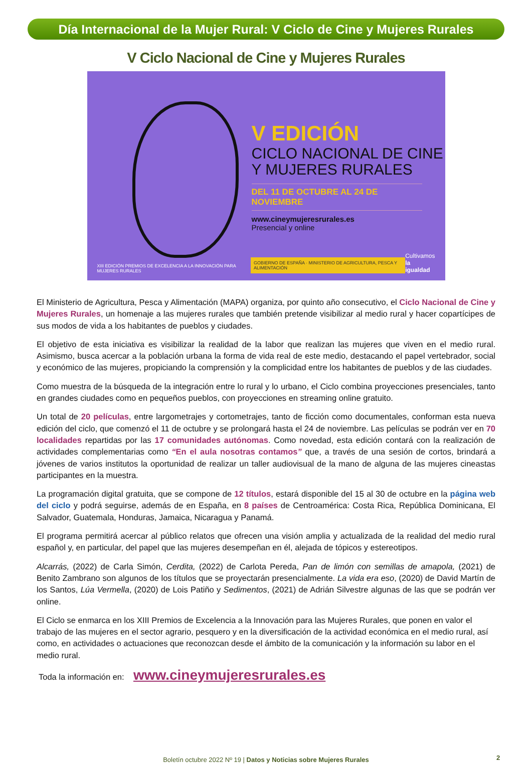Día Internacional de la Mujer Rural: V Ciclo de Cine y Mujeres Rurales
V Ciclo Nacional de Cine y Mujeres Rurales
V EDICIÓN
CICLO NACIONAL DE CINE
Y MUJERES RURALES
DEL 11 DE OCTUBRE AL 24 DE NOVIEMBRE
www.cineymujeresrurales.es
Presencial y online
XIII EDICIÓN PREMIOS DE EXCELENCIA A LA INNOVACIÓN PARA MUJERES RURALES GOBIERNO DE ESPAÑA · MINISTERIO DE AGRICULTURA, PESCA Y ALIMENTACIÓN Cultivamos
la igualdad
El Ministerio de Agricultura, Pesca y Alimentación (MAPA) organiza, por quinto año consecutivo, el Ciclo Nacional de Cine y Mujeres Rurales, un homenaje a las mujeres rurales que también pretende visibilizar al medio rural y hacer copartícipes de sus modos de vida a los habitantes de pueblos y ciudades.
El objetivo de esta iniciativa es visibilizar la realidad de la labor que realizan las mujeres que viven en el medio rural. Asimismo, busca acercar a la población urbana la forma de vida real de este medio, destacando el papel vertebrador, social y económico de las mujeres, propiciando la comprensión y la complicidad entre los habitantes de pueblos y de las ciudades.
Como muestra de la búsqueda de la integración entre lo rural y lo urbano, el Ciclo combina proyecciones presenciales, tanto en grandes ciudades como en pequeños pueblos, con proyecciones en streaming online gratuito.
Un total de 20 películas, entre largometrajes y cortometrajes, tanto de ficción como documentales, conforman esta nueva edición del ciclo, que comenzó el 11 de octubre y se prolongará hasta el 24 de noviembre. Las películas se podrán ver en 70 localidades repartidas por las 17 comunidades autónomas. Como novedad, esta edición contará con la realización de actividades complementarias como “En el aula nosotras contamos” que, a través de una sesión de cortos, brindará a jóvenes de varios institutos la oportunidad de realizar un taller audiovisual de la mano de alguna de las mujeres cineastas participantes en la muestra.
La programación digital gratuita, que se compone de 12 títulos, estará disponible del 15 al 30 de octubre en la página web del ciclo y podrá seguirse, además de en España, en 8 países de Centroamérica: Costa Rica, República Dominicana, El Salvador, Guatemala, Honduras, Jamaica, Nicaragua y Panamá.
El programa permitirá acercar al público relatos que ofrecen una visión amplia y actualizada de la realidad del medio rural español y, en particular, del papel que las mujeres desempeñan en él, alejada de tópicos y estereotipos.
Alcarrás, (2022) de Carla Simón, Cerdita, (2022) de Carlota Pereda, Pan de limón con semillas de amapola, (2021) de Benito Zambrano son algunos de los títulos que se proyectarán presencialmente. La vida era eso, (2020) de David Martín de los Santos, Lúa Vermella, (2020) de Lois Patiño y Sedimentos, (2021) de Adrián Silvestre algunas de las que se podrán ver online.
El Ciclo se enmarca en los XIII Premios de Excelencia a la Innovación para las Mujeres Rurales, que ponen en valor el trabajo de las mujeres en el sector agrario, pesquero y en la diversificación de la actividad económica en el medio rural, así como, en actividades o actuaciones que reconozcan desde el ámbito de la comunicación y la información su labor en el medio rural.
Toda la información en: www.cineymujeresrurales.es
Boletín octubre 2022 Nº 19 | Datos y Noticias sobre Mujeres Rurales 2